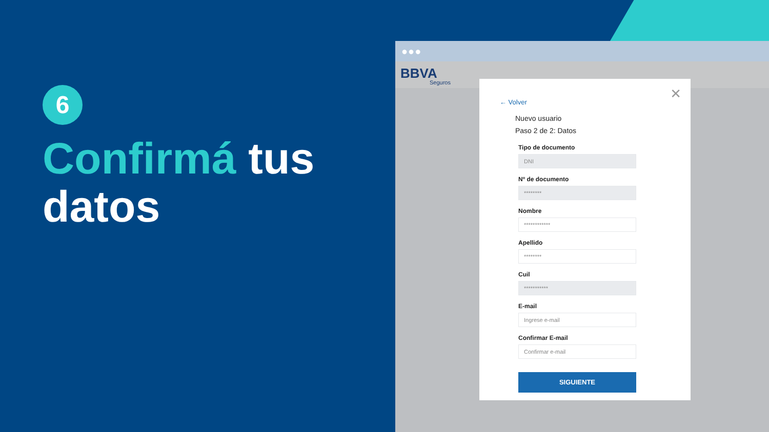6
Confirmá tus
datos
●●●
BBVA
Seguros
✕
← Volver
Nuevo usuario
Paso 2 de 2: Datos
Tipo de documento
DNI
Nº de documento
********
Nombre
************
Apellido
********
Cuil
***********
E-mail
Ingrese e-mail
Confirmar E-mail
Confirmar e-mail
SIGUIENTE